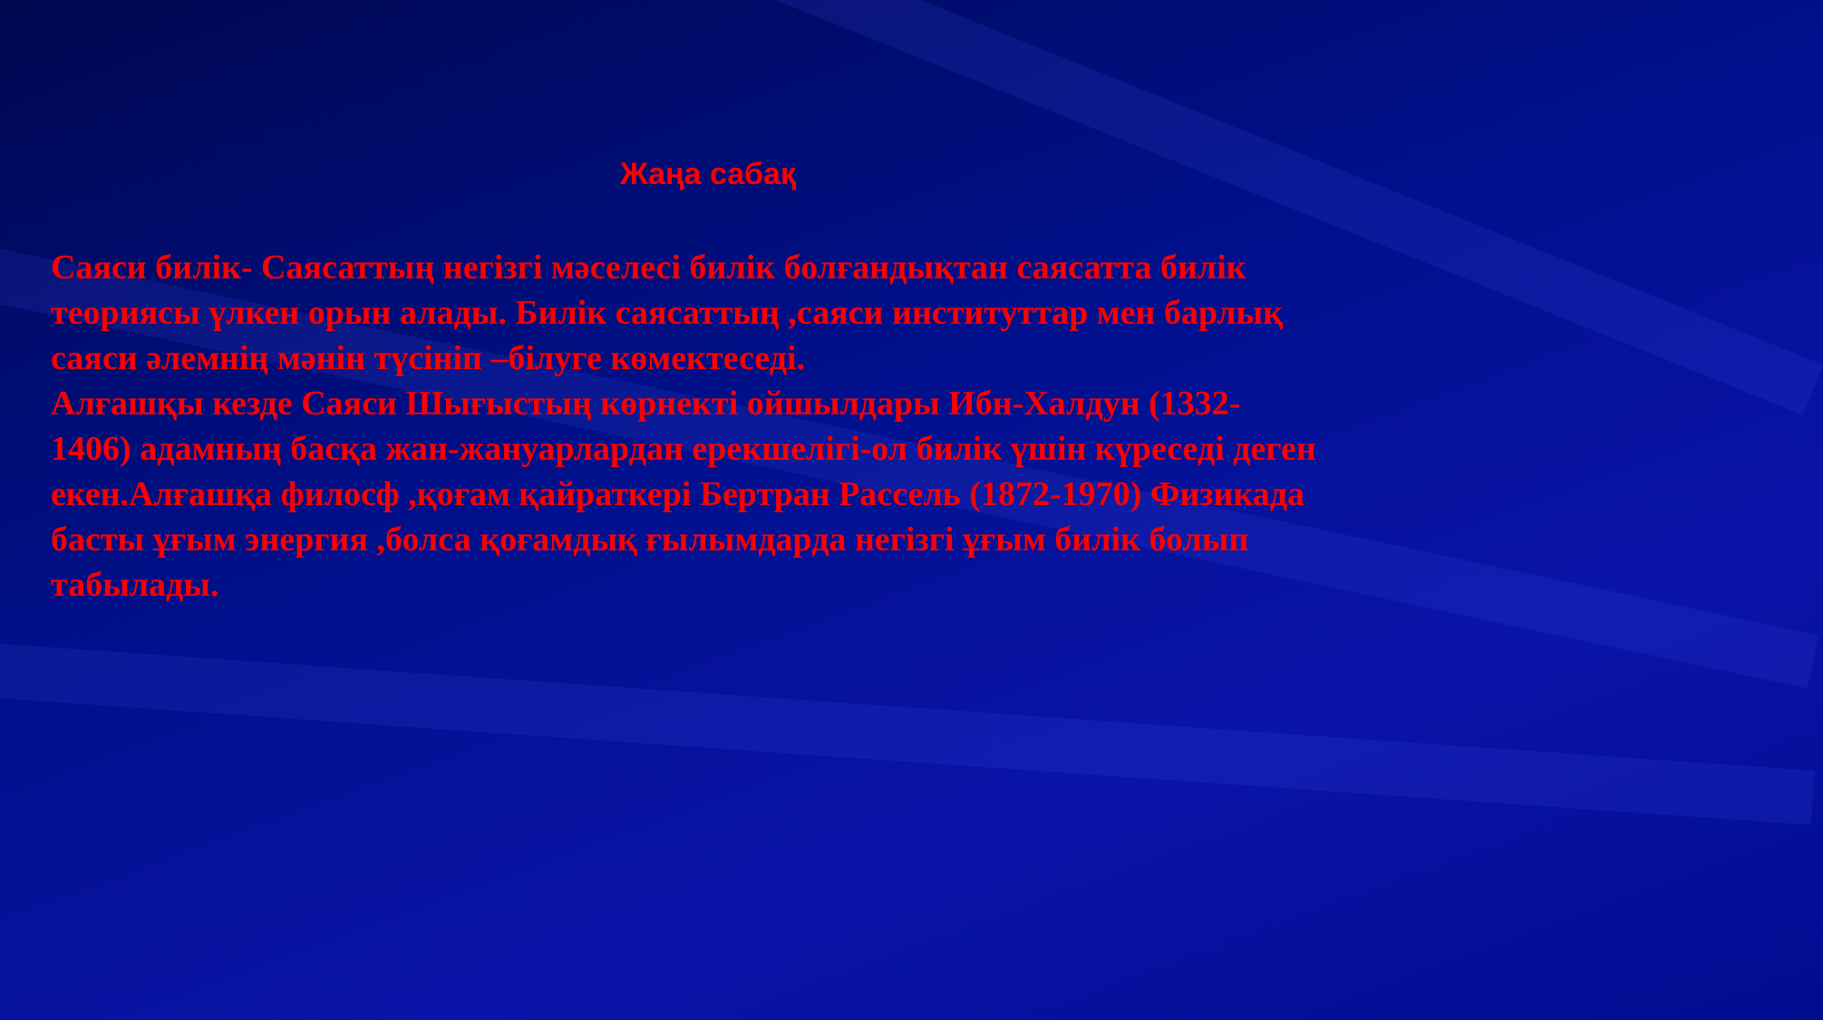Жаңа сабақ
Саяси билік- Саясаттың негізгі мәселесі билік болғандықтан саясатта билік теориясы үлкен орын алады. Билік саясаттың ,саяси институттар мен барлық саяси әлемнің мәнін түсініп –білуге көмектеседі.
Алғашқы кезде Саяси Шығыстың көрнекті ойшылдары Ибн-Халдун (1332-1406) адамның басқа жан-жануарлардан ерекшелігі-ол билік үшін күреседі деген екен.Алғашқа филосф ,қоғам қайраткері Бертран Рассель (1872-1970) Физикада басты ұғым энергия ,болса қоғамдық ғылымдарда негізгі ұғым билік болып табылады.